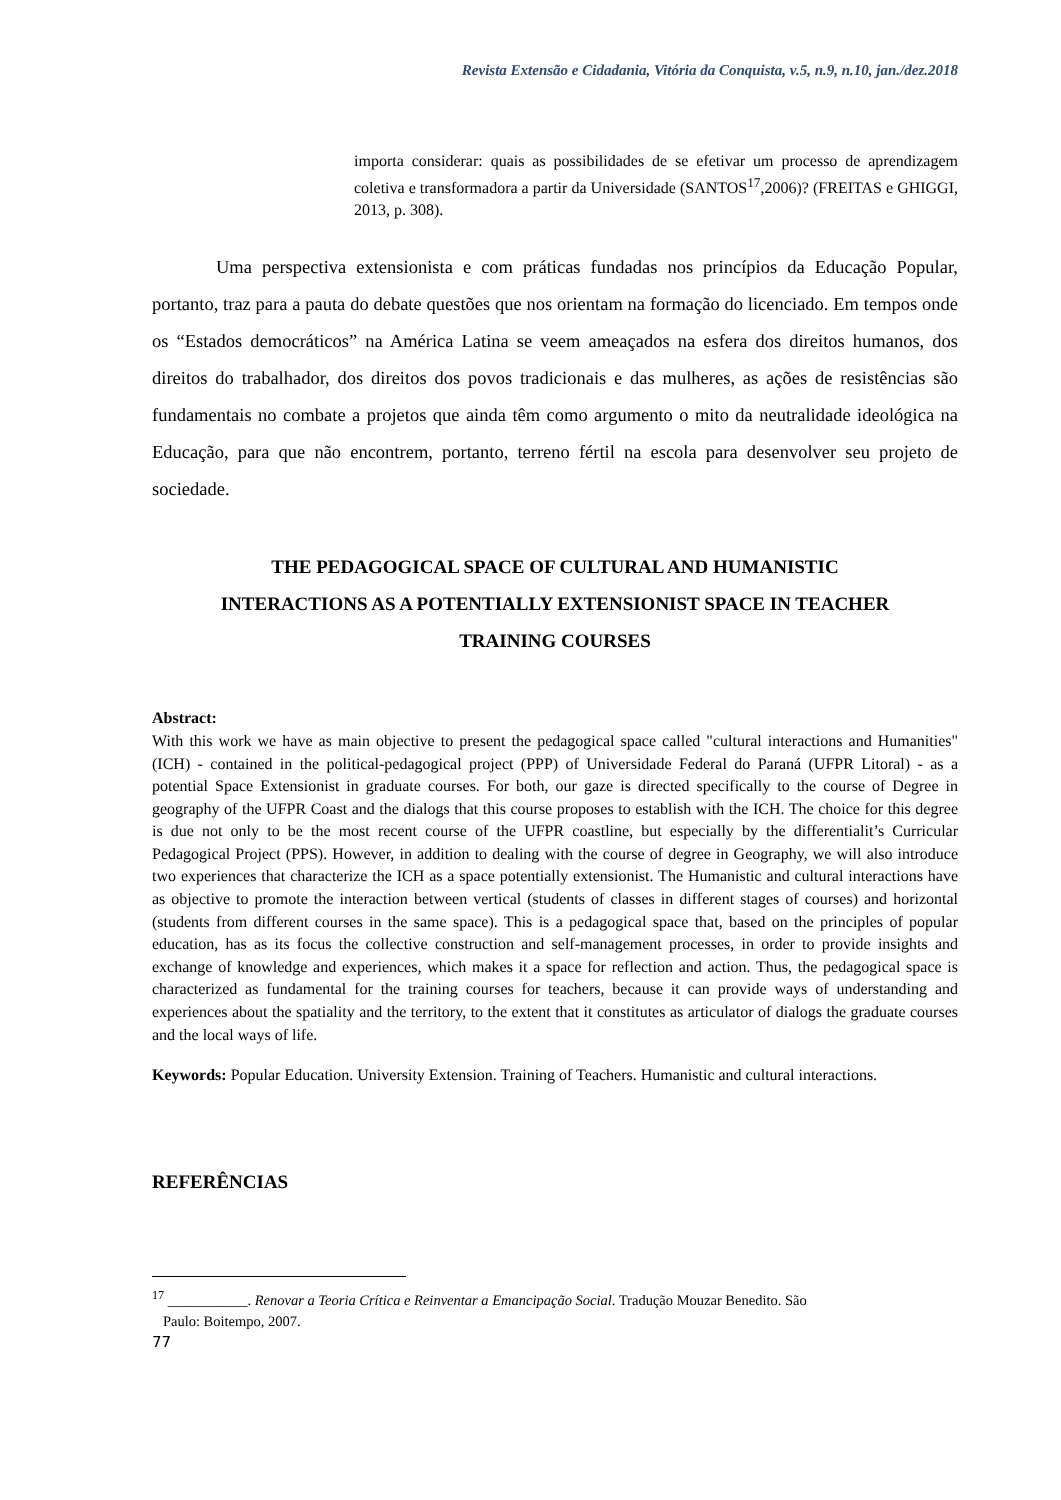Revista Extensão e Cidadania, Vitória da Conquista, v.5, n.9, n.10, jan./dez.2018
importa considerar: quais as possibilidades de se efetivar um processo de aprendizagem coletiva e transformadora a partir da Universidade (SANTOS<sup>17</sup>,2006)? (FREITAS e GHIGGI, 2013, p. 308).
Uma perspectiva extensionista e com práticas fundadas nos princípios da Educação Popular, portanto, traz para a pauta do debate questões que nos orientam na formação do licenciado. Em tempos onde os “Estados democráticos” na América Latina se veem ameaçados na esfera dos direitos humanos, dos direitos do trabalhador, dos direitos dos povos tradicionais e das mulheres, as ações de resistências são fundamentais no combate a projetos que ainda têm como argumento o mito da neutralidade ideológica na Educação, para que não encontrem, portanto, terreno fértil na escola para desenvolver seu projeto de sociedade.
THE PEDAGOGICAL SPACE OF CULTURAL AND HUMANISTIC
INTERACTIONS AS A POTENTIALLY EXTENSIONIST SPACE IN TEACHER
TRAINING COURSES
Abstract:
With this work we have as main objective to present the pedagogical space called "cultural interactions and Humanities" (ICH) - contained in the political-pedagogical project (PPP) of Universidade Federal do Paraná (UFPR Litoral) - as a potential Space Extensionist in graduate courses. For both, our gaze is directed specifically to the course of Degree in geography of the UFPR Coast and the dialogs that this course proposes to establish with the ICH. The choice for this degree is due not only to be the most recent course of the UFPR coastline, but especially by the differentialit’s Curricular Pedagogical Project (PPS). However, in addition to dealing with the course of degree in Geography, we will also introduce two experiences that characterize the ICH as a space potentially extensionist. The Humanistic and cultural interactions have as objective to promote the interaction between vertical (students of classes in different stages of courses) and horizontal (students from different courses in the same space). This is a pedagogical space that, based on the principles of popular education, has as its focus the collective construction and self-management processes, in order to provide insights and exchange of knowledge and experiences, which makes it a space for reflection and action. Thus, the pedagogical space is characterized as fundamental for the training courses for teachers, because it can provide ways of understanding and experiences about the spatiality and the territory, to the extent that it constitutes as articulator of dialogs the graduate courses and the local ways of life.
Keywords: Popular Education. University Extension. Training of Teachers. Humanistic and cultural interactions.
REFERÊNCIAS
<sup>17</sup> ___________. Renovar a Teoria Crítica e Reinventar a Emancipação Social. Tradução Mouzar Benedito. São
Paulo: Boitempo, 2007.
77